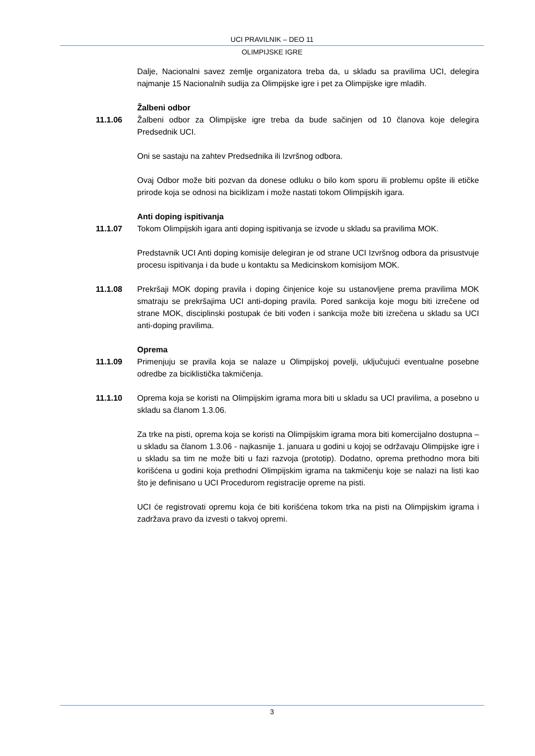UCI PRAVILNIK – DEO 11
OLIMPIJSKE IGRE
Dalje, Nacionalni savez zemlje organizatora treba da, u skladu sa pravilima UCI, delegira najmanje 15 Nacionalnih sudija za Olimpijske igre i pet za Olimpijske igre mladih.
Žalbeni odbor
11.1.06 Žalbeni odbor za Olimpijske igre treba da bude sačinjen od 10 članova koje delegira Predsednik UCI.
Oni se sastaju na zahtev Predsednika ili Izvršnog odbora.
Ovaj Odbor može biti pozvan da donese odluku o bilo kom sporu ili problemu opšte ili etičke prirode koja se odnosi na biciklizam i može nastati tokom Olimpijskih igara.
Anti doping ispitivanja
11.1.07 Tokom Olimpijskih igara anti doping ispitivanja se izvode u skladu sa pravilima MOK.
Predstavnik UCI Anti doping komisije delegiran je od strane UCI Izvršnog odbora da prisustvuje procesu ispitivanja i da bude u kontaktu sa Medicinskom komisijom MOK.
11.1.08 Prekršaji MOK doping pravila i doping činjenice koje su ustanovljene prema pravilima MOK smatraju se prekršajima UCI anti-doping pravila. Pored sankcija koje mogu biti izrečene od strane MOK, disciplinski postupak će biti vođen i sankcija može biti izrečena u skladu sa UCI anti-doping pravilima.
Oprema
11.1.09 Primenjuju se pravila koja se nalaze u Olimpijskoj povelji, uključujući eventualne posebne odredbe za biciklistička takmičenja.
11.1.10 Oprema koja se koristi na Olimpijskim igrama mora biti u skladu sa UCI pravilima, a posebno u skladu sa članom 1.3.06.
Za trke na pisti, oprema koja se koristi na Olimpijskim igrama mora biti komercijalno dostupna – u skladu sa članom 1.3.06 - najkasnije 1. januara u godini u kojoj se održavaju Olimpijske igre i u skladu sa tim ne može biti u fazi razvoja (prototip). Dodatno, oprema prethodno mora biti korišćena u godini koja prethodni Olimpijskim igrama na takmičenju koje se nalazi na listi kao što je definisano u UCI Procedurom registracije opreme na pisti.
UCI će registrovati opremu koja će biti korišćena tokom trka na pisti na Olimpijskim igrama i zadržava pravo da izvesti o takvoj opremi.
3